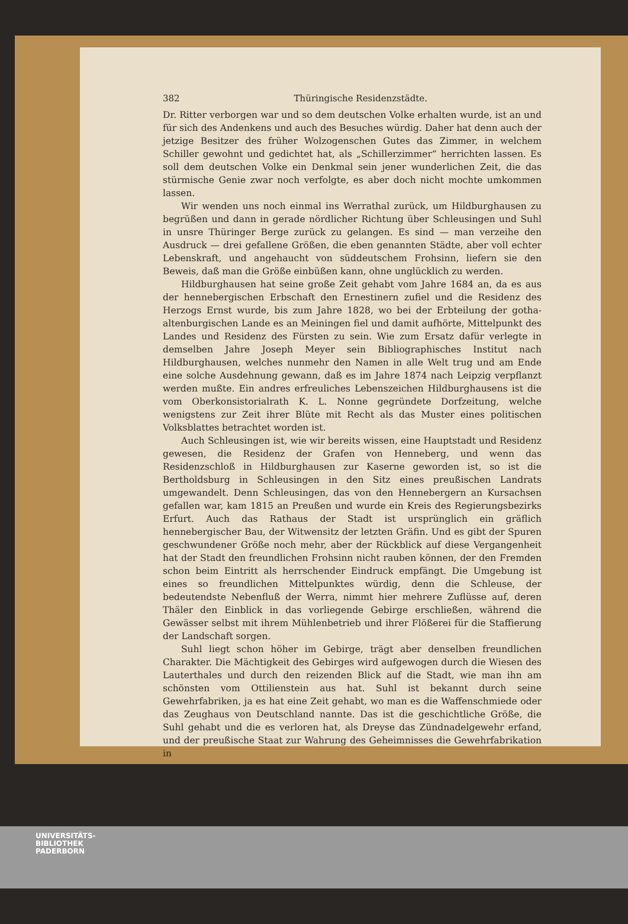382 Thüringische Residenzstädte.
Dr. Ritter verborgen war und so dem deutschen Volke erhalten wurde, ist an und für sich des Andenkens und auch des Besuches würdig. Daher hat denn auch der jetzige Besitzer des früher Wolzogenschen Gutes das Zimmer, in welchem Schiller gewohnt und gedichtet hat, als „Schillerzimmer“ herrichten lassen. Es soll dem deutschen Volke ein Denkmal sein jener wunderlichen Zeit, die das stürmische Genie zwar noch verfolgte, es aber doch nicht mochte umkommen lassen.
Wir wenden uns noch einmal ins Werrathal zurück, um Hildburghausen zu begrüßen und dann in gerade nördlicher Richtung über Schleusingen und Suhl in unsre Thüringer Berge zurück zu gelangen. Es sind — man verzeihe den Ausdruck — drei gefallene Größen, die eben genannten Städte, aber voll echter Lebenskraft, und angehaucht von süddeutschem Frohsinn, liefern sie den Beweis, daß man die Größe einbüßen kann, ohne unglücklich zu werden.
Hildburghausen hat seine große Zeit gehabt vom Jahre 1684 an, da es aus der hennebergischen Erbschaft den Ernestinern zufiel und die Residenz des Herzogs Ernst wurde, bis zum Jahre 1828, wo bei der Erbteilung der gotha-altenburgischen Lande es an Meiningen fiel und damit aufhörte, Mittelpunkt des Landes und Residenz des Fürsten zu sein. Wie zum Ersatz dafür verlegte in demselben Jahre Joseph Meyer sein Bibliographisches Institut nach Hildburghausen, welches nunmehr den Namen in alle Welt trug und am Ende eine solche Ausdehnung gewann, daß es im Jahre 1874 nach Leipzig verpflanzt werden mußte. Ein andres erfreuliches Lebenszeichen Hildburghausens ist die vom Oberkonsistorialrath K. L. Nonne gegründete Dorfzeitung, welche wenigstens zur Zeit ihrer Blüte mit Recht als das Muster eines politischen Volksblattes betrachtet worden ist.
Auch Schleusingen ist, wie wir bereits wissen, eine Hauptstadt und Residenz gewesen, die Residenz der Grafen von Henneberg, und wenn das Residenzschloß in Hildburghausen zur Kaserne geworden ist, so ist die Bertholdsburg in Schleusingen in den Sitz eines preußischen Landrats umgewandelt. Denn Schleusingen, das von den Hennebergern an Kursachsen gefallen war, kam 1815 an Preußen und wurde ein Kreis des Regierungsbezirks Erfurt. Auch das Rathaus der Stadt ist ursprünglich ein gräflich hennebergischer Bau, der Witwensitz der letzten Gräfin. Und es gibt der Spuren geschwundener Größe noch mehr, aber der Rückblick auf diese Vergangenheit hat der Stadt den freundlichen Frohsinn nicht rauben können, der den Fremden schon beim Eintritt als herrschender Eindruck empfängt. Die Umgebung ist eines so freundlichen Mittelpunktes würdig, denn die Schleuse, der bedeutendste Nebenfluß der Werra, nimmt hier mehrere Zuflüsse auf, deren Thäler den Einblick in das vorliegende Gebirge erschließen, während die Gewässer selbst mit ihrem Mühlenbetrieb und ihrer Flößerei für die Staffierung der Landschaft sorgen.
Suhl liegt schon höher im Gebirge, trägt aber denselben freundlichen Charakter. Die Mächtigkeit des Gebirges wird aufgewogen durch die Wiesen des Lauterthales und durch den reizenden Blick auf die Stadt, wie man ihn am schönsten vom Ottilienstein aus hat. Suhl ist bekannt durch seine Gewehrfabriken, ja es hat eine Zeit gehabt, wo man es die Waffenschmiede oder das Zeughaus von Deutschland nannte. Das ist die geschichtliche Größe, die Suhl gehabt und die es verloren hat, als Dreyse das Zündnadelgewehr erfand, und der preußische Staat zur Wahrung des Geheimnisses die Gewehrfabrikation in
UNIVERSITÄTS-
BIBLIOTHEK
PADERBORN